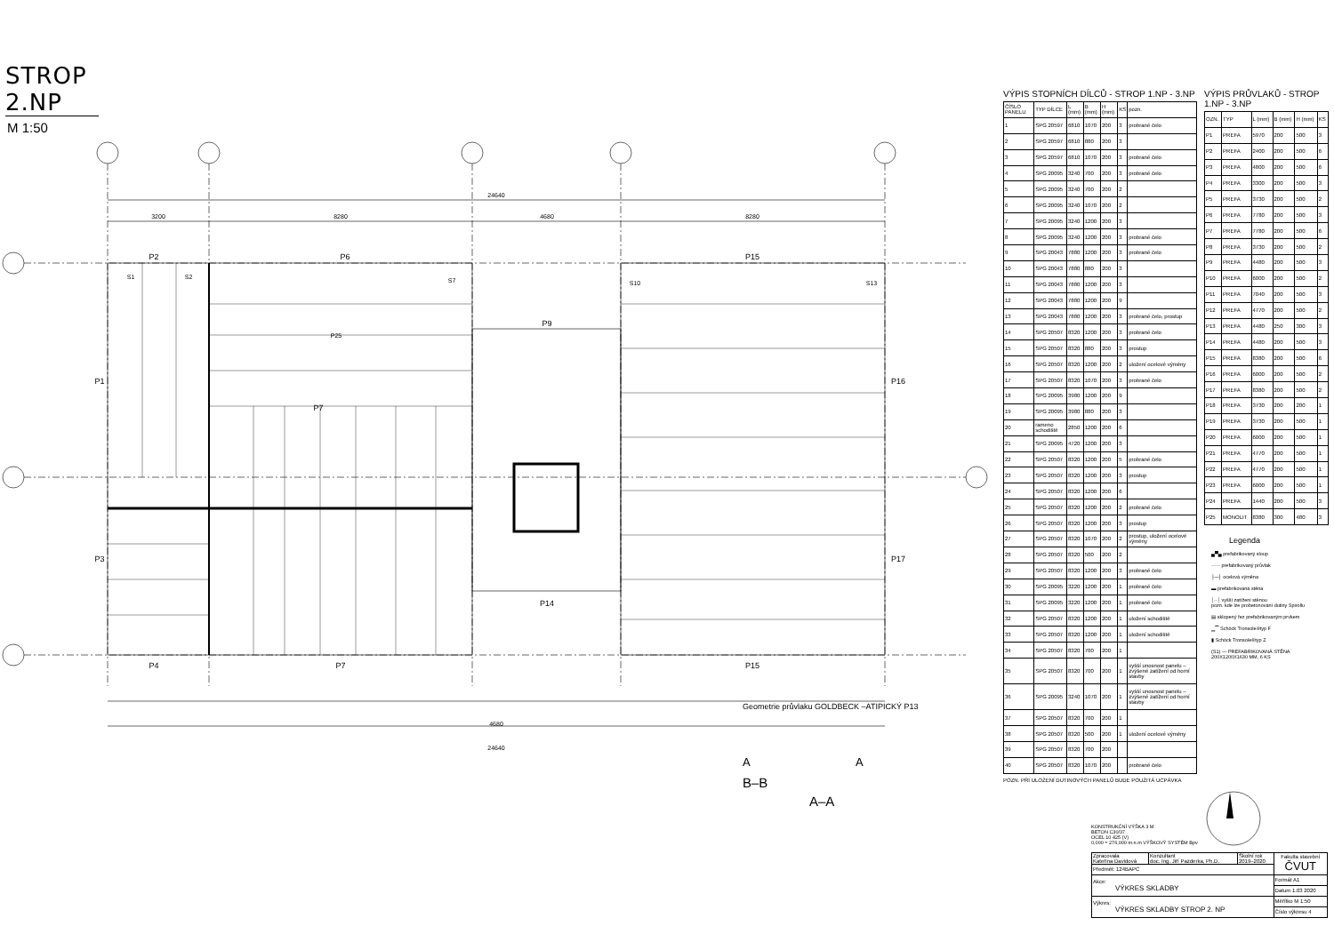STROP 2.NP
M 1:50
24640
3200
8280
4680
8280
P2
P6
P15
P9
P25
P7
P1
P16
P3
P17
P14
P4
P7
P15
S1
S2
S7
S10
S13
4680
24640
Geometrie průvlaku GOLDBECK –ATIPICKÝ P13
A A
B–B
A–A
VÝPIS STOPNÍCH DÍLCŮ - STROP 1.NP - 3.NP
| ČÍSLO PANELU | TYP DÍLCE | L (mm) | B (mm) | H (mm) | KS | pozn. |
| --- | --- | --- | --- | --- | --- | --- |
| 1 | SPG 20597 | 6810 | 1070 | 200 | 3 | probrané čelo |
| 2 | SPG 20597 | 6810 | 880 | 200 | 3 | |
| 3 | SPG 20597 | 6810 | 1070 | 200 | 3 | probrané čelo |
| 4 | SPG 20095 | 3240 | 700 | 200 | 3 | probrané čelo |
| 5 | SPG 20095 | 3240 | 700 | 200 | 2 | |
| 6 | SPG 20095 | 3240 | 1070 | 200 | 2 | |
| 7 | SPG 20095 | 3240 | 1200 | 200 | 3 | |
| 8 | SPG 20095 | 3240 | 1200 | 200 | 3 | probrané čelo |
| 9 | SPG 20043 | 7880 | 1200 | 200 | 3 | probrané čelo |
| 10 | SPG 20043 | 7880 | 880 | 200 | 3 | |
| 11 | SPG 20043 | 7880 | 1200 | 200 | 3 | |
| 12 | SPG 20043 | 7880 | 1200 | 200 | 9 | |
| 13 | SPG 20043 | 7880 | 1200 | 200 | 3 | probrané čelo, prostup |
| 14 | SPG 20507 | 8320 | 1200 | 200 | 3 | probrané čelo |
| 15 | SPG 20507 | 8320 | 880 | 200 | 3 | prostup |
| 16 | SPG 20507 | 8320 | 1200 | 200 | 2 | uložení ocelové výměny |
| 17 | SPG 20507 | 8320 | 1070 | 200 | 3 | probrané čelo |
| 18 | SPG 20095 | 3980 | 1200 | 200 | 9 | |
| 19 | SPG 20095 | 3980 | 880 | 200 | 3 | |
| 20 | rameno schodiště | 2850 | 1200 | 200 | 6 | |
| 21 | SPG 20095 | 4720 | 1200 | 200 | 3 | |
| 22 | SPG 20507 | 8320 | 1200 | 200 | 5 | probrané čelo |
| 23 | SPG 20507 | 8320 | 1200 | 200 | 3 | prostup |
| 24 | SPG 20507 | 8320 | 1200 | 200 | 6 | |
| 25 | SPG 20507 | 8320 | 1200 | 200 | 2 | probrané čelo |
| 26 | SPG 20507 | 8320 | 1200 | 200 | 3 | prostup |
| 27 | SPG 20507 | 8320 | 1070 | 200 | 2 | prostup, uložení ocelové výměny |
| 28 | SPG 20507 | 8320 | 500 | 200 | 2 | |
| 29 | SPG 20507 | 8320 | 1200 | 200 | 3 | probrané čelo |
| 30 | SPG 20095 | 3220 | 1200 | 200 | 1 | probrané čelo |
| 31 | SPG 20095 | 3220 | 1200 | 200 | 1 | probrané čelo |
| 32 | SPG 20507 | 8320 | 1200 | 200 | 1 | uložení schodiště |
| 33 | SPG 20507 | 8320 | 1200 | 200 | 1 | uložení schodiště |
| 34 | SPG 20507 | 8320 | 700 | 200 | 1 | |
| 35 | SPG 20507 | 8320 | 700 | 200 | 1 | vyšší unosnost panelu – zvýšené zatížení od horní stavby |
| 36 | SPG 20095 | 3240 | 1070 | 200 | 1 | vyšší unosnost panelu – zvýšené zatížení od horní stavby |
| 37 | SPG 20507 | 8320 | 700 | 200 | 1 | |
| 38 | SPG 20507 | 8320 | 500 | 200 | 1 | uložení ocelové výměny |
| 39 | SPG 20507 | 8320 | 700 | 200 | | |
| 40 | SPG 20507 | 8320 | 1070 | 200 | | probrané čelo |
POZN. PŘI ULOŽENÍ DUTINOVÝCH PANELŮ BUDE POUŽITÁ UCPÁVKA
VÝPIS PRŮVLAKŮ - STROP 1.NP - 3.NP
| OZN. | TYP | L (mm) | B (mm) | H (mm) | KS |
| --- | --- | --- | --- | --- | --- |
| P1 | PREFA | 5970 | 200 | 500 | 3 |
| P2 | PREFA | 2400 | 200 | 500 | 6 |
| P3 | PREFA | 4800 | 200 | 500 | 6 |
| P4 | PREFA | 3300 | 200 | 500 | 3 |
| P5 | PREFA | 3730 | 200 | 500 | 2 |
| P6 | PREFA | 7780 | 200 | 500 | 3 |
| P7 | PREFA | 7780 | 200 | 500 | 6 |
| P8 | PREFA | 3730 | 200 | 500 | 2 |
| P9 | PREFA | 4480 | 200 | 500 | 3 |
| P10 | PREFA | 6000 | 200 | 500 | 2 |
| P11 | PREFA | 7040 | 200 | 500 | 3 |
| P12 | PREFA | 4770 | 200 | 500 | 2 |
| P13 | PREFA | 4480 | 250 | 300 | 3 |
| P14 | PREFA | 4480 | 200 | 500 | 3 |
| P15 | PREFA | 8380 | 200 | 500 | 6 |
| P16 | PREFA | 6000 | 200 | 500 | 2 |
| P17 | PREFA | 8380 | 200 | 500 | 2 |
| P18 | PREFA | 3730 | 200 | 200 | 1 |
| P19 | PREFA | 3730 | 200 | 500 | 1 |
| P20 | PREFA | 6000 | 200 | 500 | 1 |
| P21 | PREFA | 4770 | 200 | 500 | 1 |
| P22 | PREFA | 4770 | 200 | 500 | 1 |
| P23 | PREFA | 6000 | 200 | 500 | 1 |
| P24 | PREFA | 1440 | 200 | 500 | 3 |
| P25 | MONOLIT | 8380 | 300 | 480 | 3 |
Legenda
▄▀▄ prefabrikovaný sloup
┄┄┄ prefabrikovaný průvlak
├─┤ ocelová výměna
▬ prefabrikovaná stěna
┆┄┆ vyšší zatížení stěnou
pozn. kde lze probetonování dutiny Spirollu
▤ sklopený řez prefabrikovaným prvkem
▁▔ Schöck Tronsole®typ F
▮ Schöck Tronsole®typ Z
(S1) — PREFABRIKOVANÁ STĚNA
200X1200X1630 MM, 6 KS
KONSTRUKČNÍ VÝŠKA 3 M
BETON C30/37
OCEL 10 425 (V)
0,000 = 276,000 m.n.m VÝŠKOVÝ SYSTÉM Bpv
| Zpracovala Kateřina Davidová | Konzultant doc. Ing. Jiří Pazderka, Ph.D. | Školní rok 2019–2020 | Fakulta stavební ČVUT |
| Předmět: 124BAPC | | | |
| Akce: VÝKRES SKLADBY | | | Formát A1 |
| | | | Datum 1.03 2020 |
| Výkres: VÝKRES SKLADBY STROP 2. NP | | | Měřítko M 1:50 |
| | | | Číslo výkresu 4 |